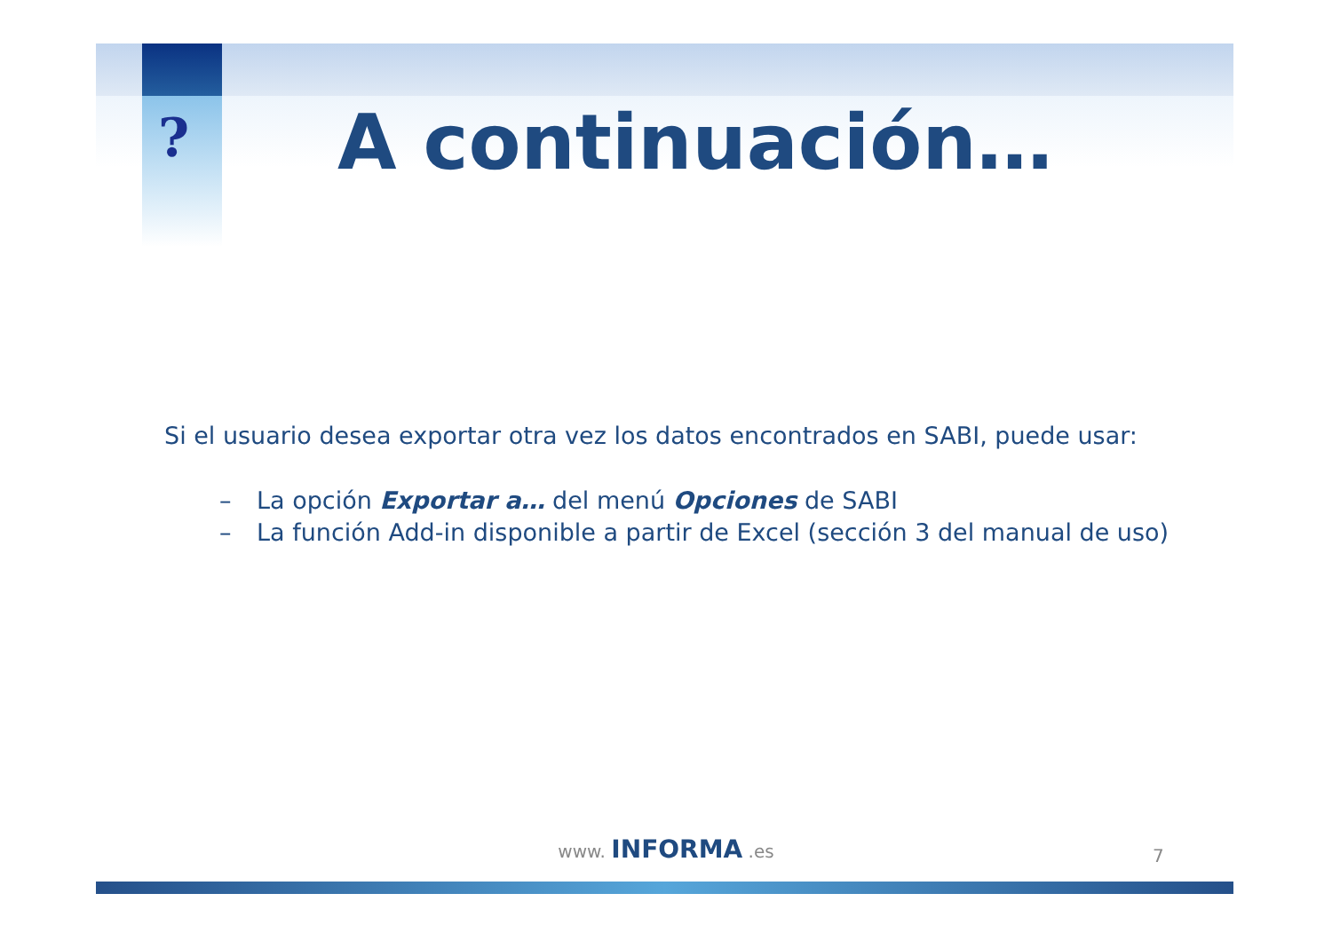? A continuación…
Si el usuario desea exportar otra vez los datos encontrados en SABI, puede usar:
– La opción Exportar a… del menú Opciones de SABI
– La función Add-in disponible a partir de Excel (sección 3 del manual de uso)
www. INFORMA .es
7